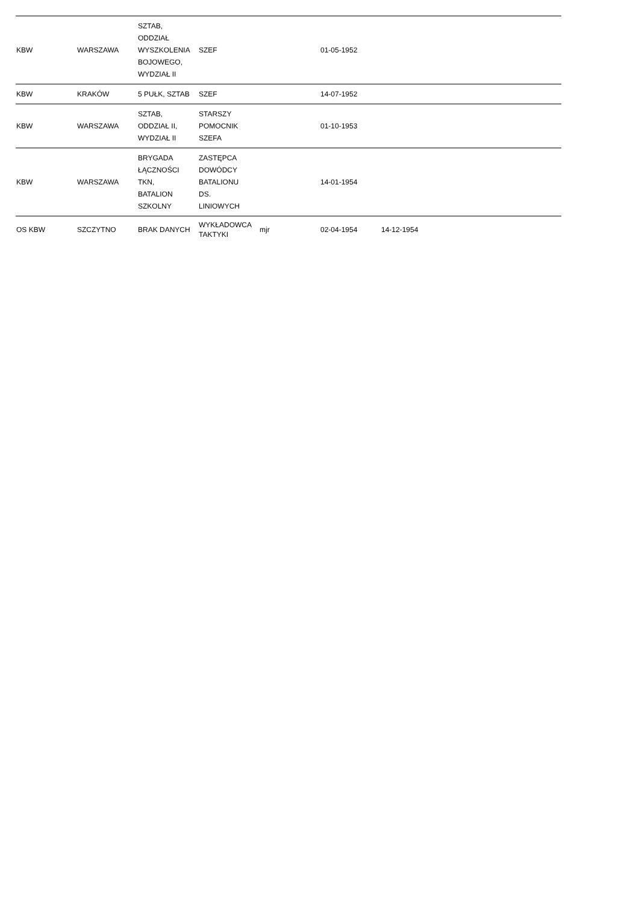| KBW | WARSZAWA | SZTAB, ODDZIAŁ WYSZKOLENIA BOJOWEGO, WYDZIAŁ II | SZEF | | 01-05-1952 | | | |
| KBW | KRAKÓW | 5 PUŁK, SZTAB | SZEF | | 14-07-1952 | | | |
| KBW | WARSZAWA | SZTAB, ODDZIAŁ II, WYDZIAŁ II | STARSZY POMOCNIK SZEFA | | 01-10-1953 | | | |
| KBW | WARSZAWA | BRYGADA ŁĄCZNOŚCI TKN, BATALION SZKOLNY | ZASTĘPCA DOWÓDCY BATALIONU DS. LINIOWYCH | | 14-01-1954 | | | |
| OS KBW | SZCZYTNO | BRAK DANYCH | WYKŁADOWCA TAKTYKI | mjr | 02-04-1954 | 14-12-1954 | | |